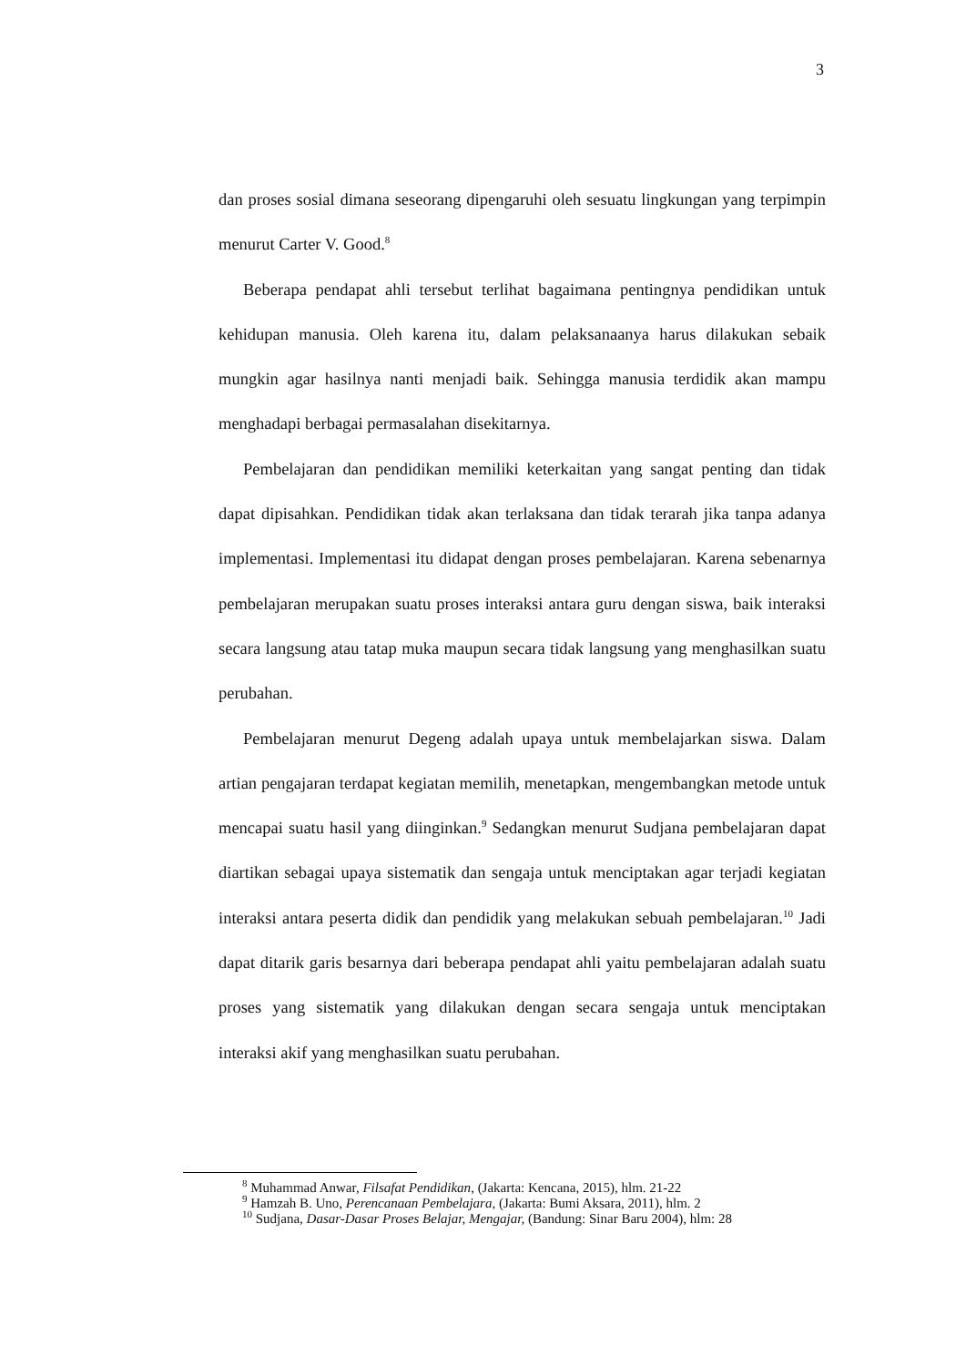3
dan proses sosial dimana seseorang dipengaruhi oleh sesuatu lingkungan yang terpimpin menurut Carter V. Good.<sup>8</sup>
Beberapa pendapat ahli tersebut terlihat bagaimana pentingnya pendidikan untuk kehidupan manusia. Oleh karena itu, dalam pelaksanaanya harus dilakukan sebaik mungkin agar hasilnya nanti menjadi baik. Sehingga manusia terdidik akan mampu menghadapi berbagai permasalahan disekitarnya.
Pembelajaran dan pendidikan memiliki keterkaitan yang sangat penting dan tidak dapat dipisahkan. Pendidikan tidak akan terlaksana dan tidak terarah jika tanpa adanya implementasi. Implementasi itu didapat dengan proses pembelajaran. Karena sebenarnya pembelajaran merupakan suatu proses interaksi antara guru dengan siswa, baik interaksi secara langsung atau tatap muka maupun secara tidak langsung yang menghasilkan suatu perubahan.
Pembelajaran menurut Degeng adalah upaya untuk membelajarkan siswa. Dalam artian pengajaran terdapat kegiatan memilih, menetapkan, mengembangkan metode untuk mencapai suatu hasil yang diinginkan.<sup>9</sup> Sedangkan menurut Sudjana pembelajaran dapat diartikan sebagai upaya sistematik dan sengaja untuk menciptakan agar terjadi kegiatan interaksi antara peserta didik dan pendidik yang melakukan sebuah pembelajaran.<sup>10</sup> Jadi dapat ditarik garis besarnya dari beberapa pendapat ahli yaitu pembelajaran adalah suatu proses yang sistematik yang dilakukan dengan secara sengaja untuk menciptakan interaksi akif yang menghasilkan suatu perubahan.
<sup>8</sup> Muhammad Anwar, Filsafat Pendidikan, (Jakarta: Kencana, 2015), hlm. 21-22
<sup>9</sup> Hamzah B. Uno, Perencanaan Pembelajara, (Jakarta: Bumi Aksara, 2011), hlm. 2
<sup>10</sup> Sudjana, Dasar-Dasar Proses Belajar, Mengajar, (Bandung: Sinar Baru 2004), hlm: 28